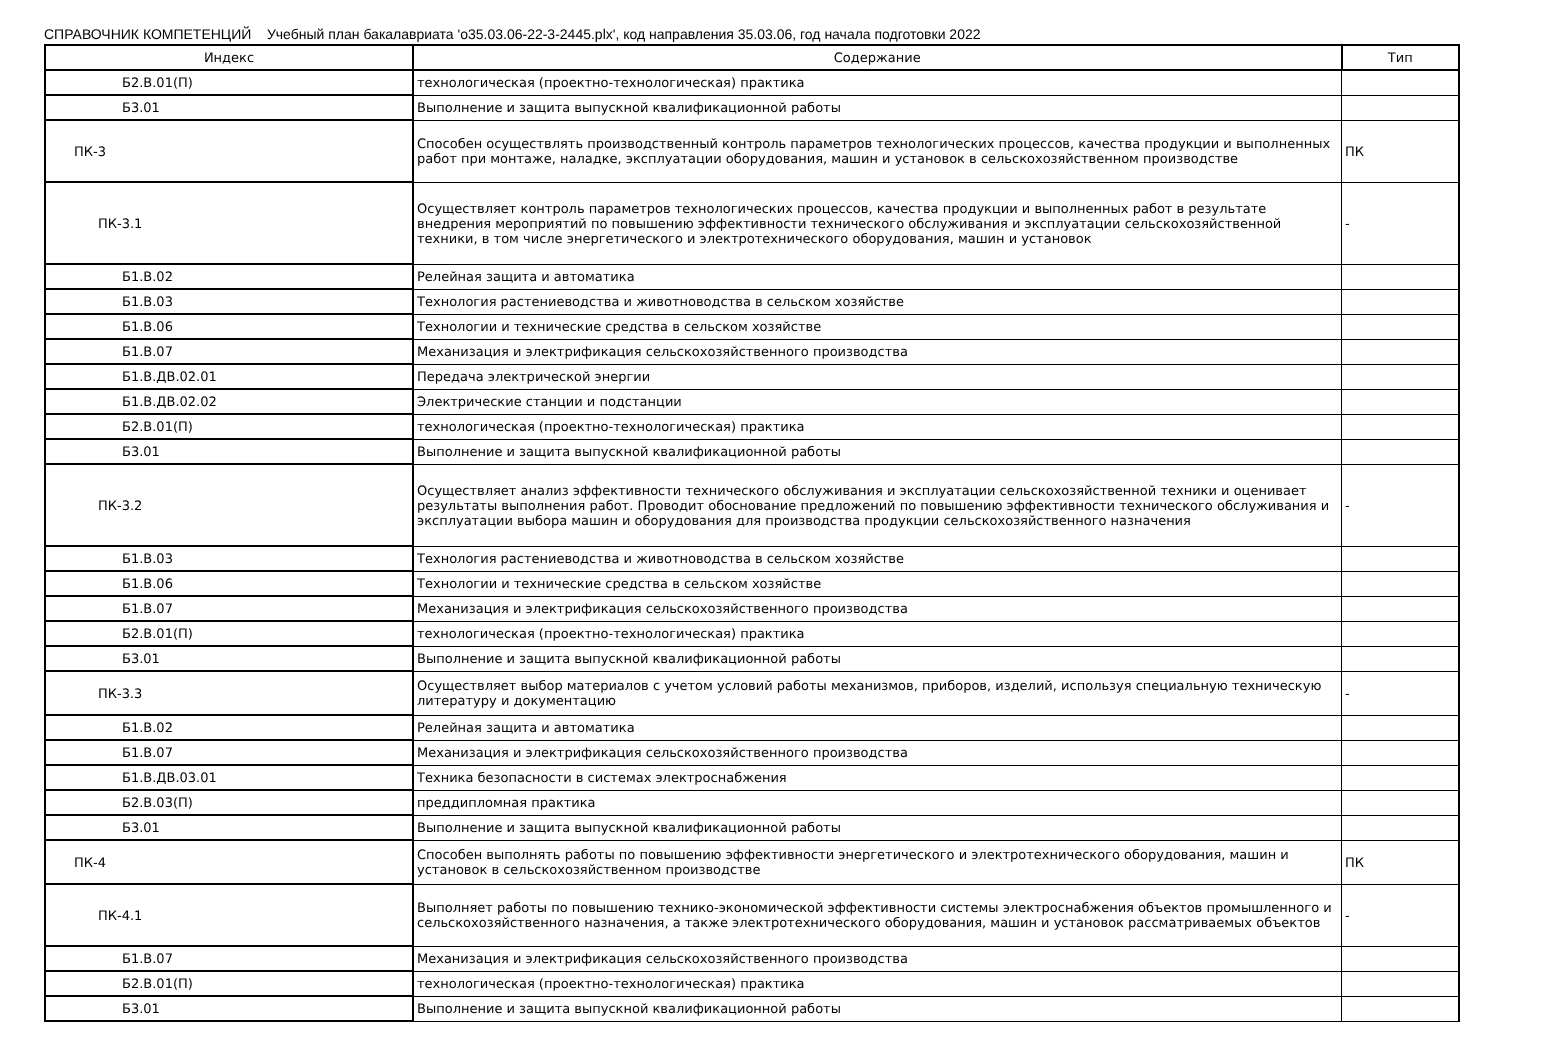СПРАВОЧНИК КОМПЕТЕНЦИЙ Учебный план бакалавриата 'o35.03.06-22-3-2445.plx', код направления 35.03.06, год начала подготовки 2022
| Индекс | Содержание | Тип |
| --- | --- | --- |
| Б2.В.01(П) | технологическая (проектно-технологическая) практика | |
| Б3.01 | Выполнение и защита выпускной квалификационной работы | |
| ПК-3 | Способен осуществлять производственный контроль параметров технологических процессов, качества продукции и выполненных работ при монтаже, наладке, эксплуатации оборудования, машин и установок в сельскохозяйственном производстве | ПК |
| ПК-3.1 | Осуществляет контроль параметров технологических процессов, качества продукции и выполненных работ в результате внедрения мероприятий по повышению эффективности технического обслуживания и эксплуатации сельскохозяйственной техники, в том числе энергетического и электротехнического оборудования, машин и установок | - |
| Б1.В.02 | Релейная защита и автоматика | |
| Б1.В.03 | Технология растениеводства и животноводства в сельском хозяйстве | |
| Б1.В.06 | Технологии и технические средства в сельском хозяйстве | |
| Б1.В.07 | Механизация и электрификация сельскохозяйственного производства | |
| Б1.В.ДВ.02.01 | Передача электрической энергии | |
| Б1.В.ДВ.02.02 | Электрические станции и подстанции | |
| Б2.В.01(П) | технологическая (проектно-технологическая) практика | |
| Б3.01 | Выполнение и защита выпускной квалификационной работы | |
| ПК-3.2 | Осуществляет анализ эффективности технического обслуживания и эксплуатации сельскохозяйственной техники и оценивает результаты выполнения работ. Проводит обоснование предложений по повышению эффективности технического обслуживания и эксплуатации выбора машин и оборудования для производства продукции сельскохозяйственного назначения | - |
| Б1.В.03 | Технология растениеводства и животноводства в сельском хозяйстве | |
| Б1.В.06 | Технологии и технические средства в сельском хозяйстве | |
| Б1.В.07 | Механизация и электрификация сельскохозяйственного производства | |
| Б2.В.01(П) | технологическая (проектно-технологическая) практика | |
| Б3.01 | Выполнение и защита выпускной квалификационной работы | |
| ПК-3.3 | Осуществляет выбор материалов с учетом условий работы механизмов, приборов, изделий, используя специальную техническую литературу и документацию | - |
| Б1.В.02 | Релейная защита и автоматика | |
| Б1.В.07 | Механизация и электрификация сельскохозяйственного производства | |
| Б1.В.ДВ.03.01 | Техника безопасности в системах электроснабжения | |
| Б2.В.03(П) | преддипломная практика | |
| Б3.01 | Выполнение и защита выпускной квалификационной работы | |
| ПК-4 | Способен выполнять работы по повышению эффективности энергетического и электротехнического оборудования, машин и установок в сельскохозяйственном производстве | ПК |
| ПК-4.1 | Выполняет работы по повышению технико-экономической эффективности системы электроснабжения объектов промышленного и сельскохозяйственного назначения, а также электротехнического оборудования, машин и установок рассматриваемых объектов | - |
| Б1.В.07 | Механизация и электрификация сельскохозяйственного производства | |
| Б2.В.01(П) | технологическая (проектно-технологическая) практика | |
| Б3.01 | Выполнение и защита выпускной квалификационной работы | |